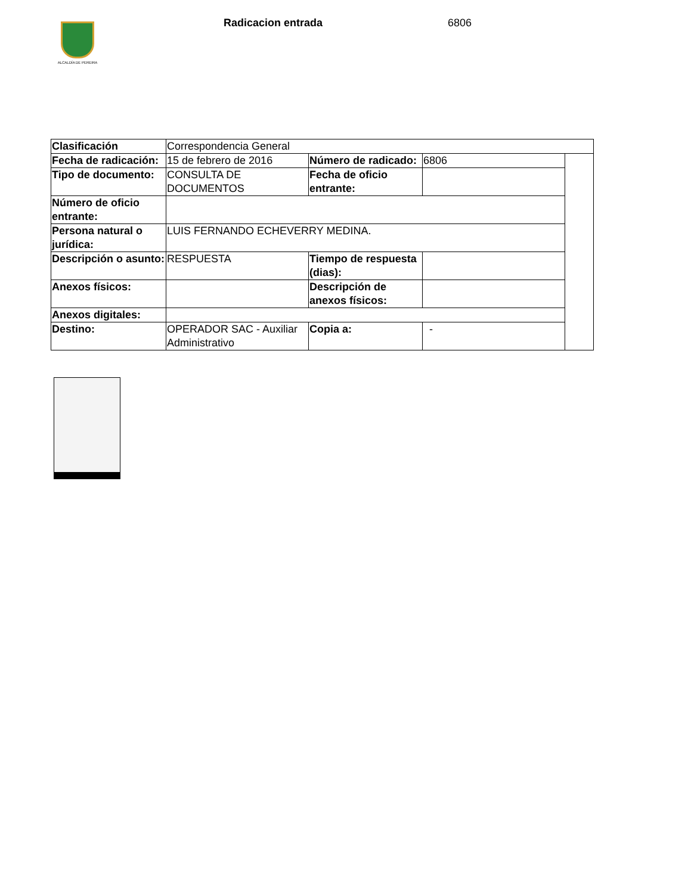ALCALDÍA DE PEREIRA
Radicacion entrada 6806
| Clasificación | Correspondencia General | | | |
| Fecha de radicación: | 15 de febrero de 2016 | Número de radicado: | 6806 | |
| Tipo de documento: | CONSULTA DE DOCUMENTOS | Fecha de oficio entrante: | | |
| Número de oficio entrante: | | | | |
| Persona natural o jurídica: | LUIS FERNANDO ECHEVERRY MEDINA. | | | |
| Descripción o asunto: | RESPUESTA | Tiempo de respuesta (dias): | | |
| Anexos físicos: | | Descripción de anexos físicos: | | |
| Anexos digitales: | | | | |
| Destino: | OPERADOR SAC - Auxiliar Administrativo | Copia a: | - | |